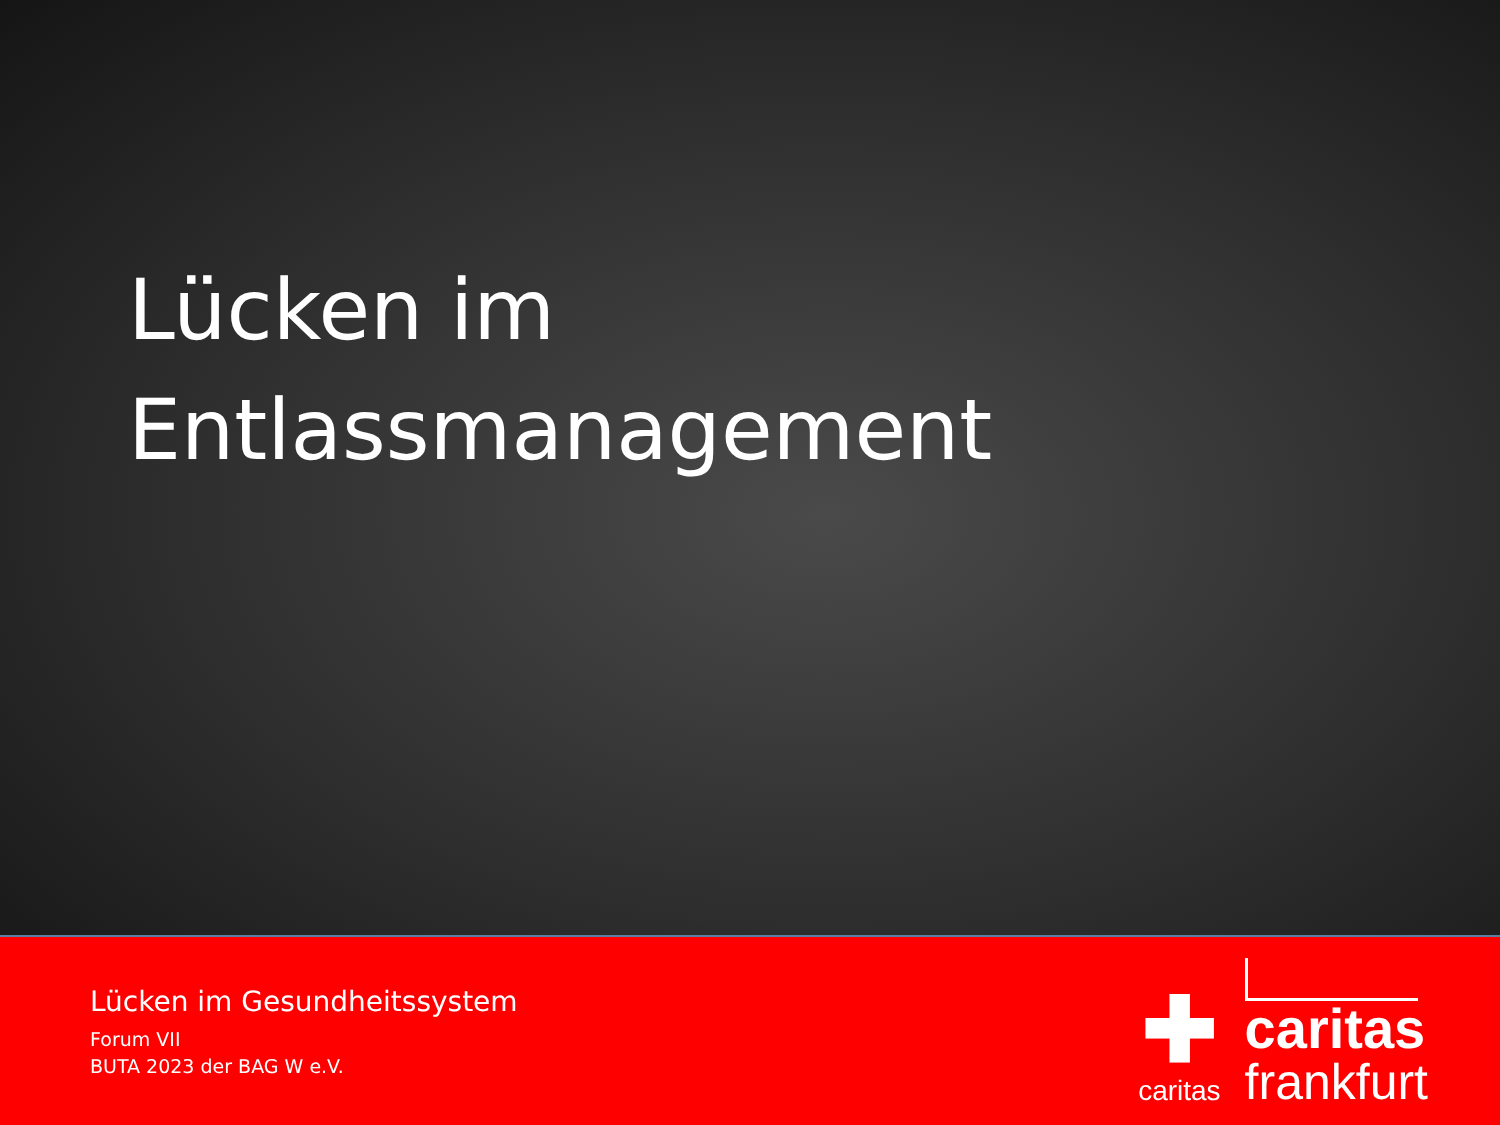Lücken im
Entlassmanagement
Lücken im Gesundheitssystem
Forum VII
BUTA 2023 der BAG W e.V.
✚
caritas
caritas
frankfurt